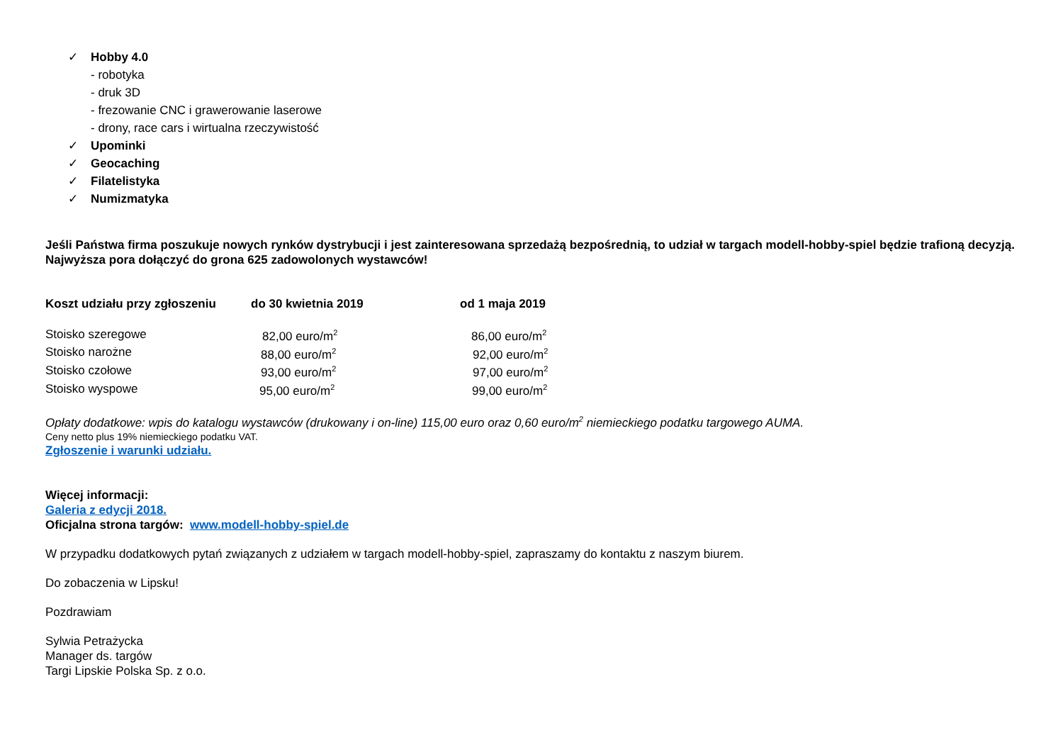✓ Hobby 4.0
- robotyka
- druk 3D
- frezowanie CNC i grawerowanie laserowe
- drony, race cars i wirtualna rzeczywistość
✓ Upominki
✓ Geocaching
✓ Filatelistyka
✓ Numizmatyka
Jeśli Państwa firma poszukuje nowych rynków dystrybucji i jest zainteresowana sprzedażą bezpośrednią, to udział w targach modell-hobby-spiel będzie trafioną decyzją. Najwyższa pora dołączyć do grona 625 zadowolonych wystawców!
| Koszt udziału przy zgłoszeniu | do 30 kwietnia 2019 | od 1 maja 2019 |
| --- | --- | --- |
| Stoisko szeregowe | 82,00 euro/m<sup>2</sup> | 86,00 euro/m<sup>2</sup> |
| Stoisko narożne | 88,00 euro/m<sup>2</sup> | 92,00 euro/m<sup>2</sup> |
| Stoisko czołowe | 93,00 euro/m<sup>2</sup> | 97,00 euro/m<sup>2</sup> |
| Stoisko wyspowe | 95,00 euro/m<sup>2</sup> | 99,00 euro/m<sup>2</sup> |
Opłaty dodatkowe: wpis do katalogu wystawców (drukowany i on-line) 115,00 euro oraz 0,60 euro/m<sup>2</sup> niemieckiego podatku targowego AUMA.
Ceny netto plus 19% niemieckiego podatku VAT.
Zgłoszenie i warunki udziału.
Więcej informacji:
Galeria z edycji 2018.
Oficjalna strona targów: www.modell-hobby-spiel.de
W przypadku dodatkowych pytań związanych z udziałem w targach modell-hobby-spiel, zapraszamy do kontaktu z naszym biurem.
Do zobaczenia w Lipsku!
Pozdrawiam
Sylwia Petrażycka
Manager ds. targów
Targi Lipskie Polska Sp. z o.o.